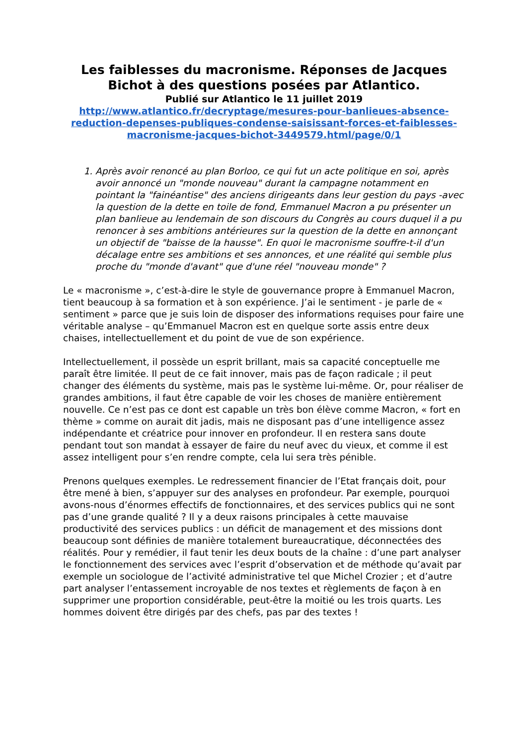Les faiblesses du macronisme. Réponses de Jacques Bichot à des questions posées par Atlantico.
Publié sur Atlantico le 11 juillet 2019
http://www.atlantico.fr/decryptage/mesures-pour-banlieues-absence-reduction-depenses-publiques-condense-saisissant-forces-et-faiblesses-macronisme-jacques-bichot-3449579.html/page/0/1
1. Après avoir renoncé au plan Borloo, ce qui fut un acte politique en soi, après avoir annoncé un "monde nouveau" durant la campagne notamment en pointant la "fainéantise" des anciens dirigeants dans leur gestion du pays -avec la question de la dette en toile de fond, Emmanuel Macron a pu présenter un plan banlieue au lendemain de son discours du Congrès au cours duquel il a pu renoncer à ses ambitions antérieures sur la question de la dette en annonçant un objectif de "baisse de la hausse". En quoi le macronisme souffre-t-il d'un décalage entre ses ambitions et ses annonces, et une réalité qui semble plus proche du "monde d'avant" que d'une réel "nouveau monde" ?
Le « macronisme », c’est-à-dire le style de gouvernance propre à Emmanuel Macron, tient beaucoup à sa formation et à son expérience. J’ai le sentiment - je parle de « sentiment » parce que je suis loin de disposer des informations requises pour faire une véritable analyse – qu’Emmanuel Macron est en quelque sorte assis entre deux chaises, intellectuellement et du point de vue de son expérience.
Intellectuellement, il possède un esprit brillant, mais sa capacité conceptuelle me paraît être limitée. Il peut de ce fait innover, mais pas de façon radicale ; il peut changer des éléments du système, mais pas le système lui-même. Or, pour réaliser de grandes ambitions, il faut être capable de voir les choses de manière entièrement nouvelle. Ce n’est pas ce dont est capable un très bon élève comme Macron, « fort en thème » comme on aurait dit jadis, mais ne disposant pas d’une intelligence assez indépendante et créatrice pour innover en profondeur. Il en restera sans doute pendant tout son mandat à essayer de faire du neuf avec du vieux, et comme il est assez intelligent pour s’en rendre compte, cela lui sera très pénible.
Prenons quelques exemples. Le redressement financier de l’Etat français doit, pour être mené à bien, s’appuyer sur des analyses en profondeur. Par exemple, pourquoi avons-nous d’énormes effectifs de fonctionnaires, et des services publics qui ne sont pas d’une grande qualité ? Il y a deux raisons principales à cette mauvaise productivité des services publics : un déficit de management et des missions dont beaucoup sont définies de manière totalement bureaucratique, déconnectées des réalités. Pour y remédier, il faut tenir les deux bouts de la chaîne : d’une part analyser le fonctionnement des services avec l’esprit d’observation et de méthode qu’avait par exemple un sociologue de l’activité administrative tel que Michel Crozier ; et d’autre part analyser l’entassement incroyable de nos textes et règlements de façon à en supprimer une proportion considérable, peut-être la moitié ou les trois quarts. Les hommes doivent être dirigés par des chefs, pas par des textes !